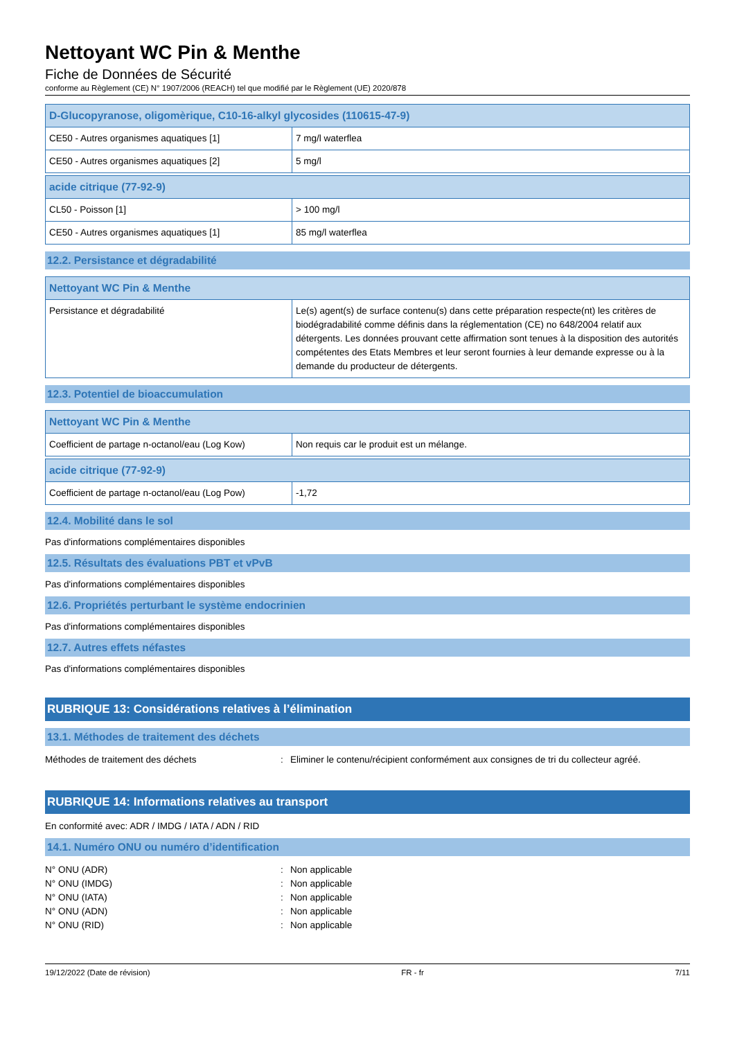Nettoyant WC Pin & Menthe
Fiche de Données de Sécurité
conforme au Règlement (CE) N° 1907/2006 (REACH) tel que modifié par le Règlement (UE) 2020/878
| D-Glucopyranose, oligomèrique, C10-16-alkyl glycosides (110615-47-9) | |
| CE50 - Autres organismes aquatiques [1] | 7 mg/l waterflea |
| CE50 - Autres organismes aquatiques [2] | 5 mg/l |
| acide citrique (77-92-9) | |
| CL50 - Poisson [1] | > 100 mg/l |
| CE50 - Autres organismes aquatiques [1] | 85 mg/l waterflea |
12.2. Persistance et dégradabilité
| Nettoyant WC Pin & Menthe | |
| Persistance et dégradabilité | Le(s) agent(s) de surface contenu(s) dans cette préparation respecte(nt) les critères de biodégradabilité comme définis dans la réglementation (CE) no 648/2004 relatif aux détergents. Les données prouvant cette affirmation sont tenues à la disposition des autorités compétentes des Etats Membres et leur seront fournies à leur demande expresse ou à la demande du producteur de détergents. |
12.3. Potentiel de bioaccumulation
| Nettoyant WC Pin & Menthe | |
| Coefficient de partage n-octanol/eau (Log Kow) | Non requis car le produit est un mélange. |
| acide citrique (77-92-9) | |
| Coefficient de partage n-octanol/eau (Log Pow) | -1,72 |
12.4. Mobilité dans le sol
Pas d'informations complémentaires disponibles
12.5. Résultats des évaluations PBT et vPvB
Pas d'informations complémentaires disponibles
12.6. Propriétés perturbant le système endocrinien
Pas d'informations complémentaires disponibles
12.7. Autres effets néfastes
Pas d'informations complémentaires disponibles
RUBRIQUE 13: Considérations relatives à l’élimination
13.1. Méthodes de traitement des déchets
Méthodes de traitement des déchets: Eliminer le contenu/récipient conformément aux consignes de tri du collecteur agréé.
RUBRIQUE 14: Informations relatives au transport
En conformité avec: ADR / IMDG / IATA / ADN / RID
14.1. Numéro ONU ou numéro d’identification
N° ONU (ADR): Non applicable
N° ONU (IMDG): Non applicable
N° ONU (IATA): Non applicable
N° ONU (ADN): Non applicable
N° ONU (RID): Non applicable
19/12/2022 (Date de révision) FR - fr 7/11